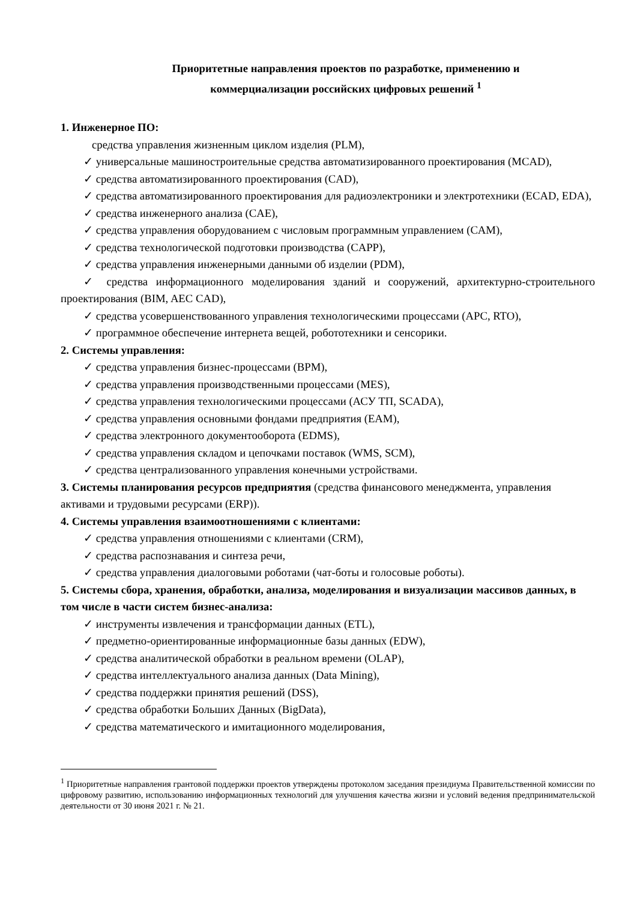Приоритетные направления проектов по разработке, применению и
коммерциализации российских цифровых решений <sup>1</sup>
1. Инженерное ПО:
средства управления жизненным циклом изделия (PLM),
✓ универсальные машиностроительные средства автоматизированного проектирования (MCAD),
✓ средства автоматизированного проектирования (CAD),
✓ средства автоматизированного проектирования для радиоэлектроники и электротехники (ECAD, EDA),
✓ средства инженерного анализа (CAE),
✓ средства управления оборудованием с числовым программным управлением (CAM),
✓ средства технологической подготовки производства (CAPP),
✓ средства управления инженерными данными об изделии (PDM),
✓ средства информационного моделирования зданий и сооружений, архитектурно-строительного проектирования (BIM, AEC CAD),
✓ средства усовершенствованного управления технологическими процессами (APC, RTO),
✓ программное обеспечение интернета вещей, робототехники и сенсорики.
2. Системы управления:
✓ средства управления бизнес-процессами (BPM),
✓ средства управления производственными процессами (MES),
✓ средства управления технологическими процессами (АСУ ТП, SCADA),
✓ средства управления основными фондами предприятия (EAM),
✓ средства электронного документооборота (EDMS),
✓ средства управления складом и цепочками поставок (WMS, SCM),
✓ средства централизованного управления конечными устройствами.
3. Системы планирования ресурсов предприятия (средства финансового менеджмента, управления активами и трудовыми ресурсами (ERP)).
4. Системы управления взаимоотношениями с клиентами:
✓ средства управления отношениями с клиентами (CRM),
✓ средства распознавания и синтеза речи,
✓ средства управления диалоговыми роботами (чат-боты и голосовые роботы).
5. Системы сбора, хранения, обработки, анализа, моделирования и визуализации массивов данных, в том числе в части систем бизнес-анализа:
✓ инструменты извлечения и трансформации данных (ETL),
✓ предметно-ориентированные информационные базы данных (EDW),
✓ средства аналитической обработки в реальном времени (OLAP),
✓ средства интеллектуального анализа данных (Data Mining),
✓ средства поддержки принятия решений (DSS),
✓ средства обработки Больших Данных (BigData),
✓ средства математического и имитационного моделирования,
<sup>1</sup> Приоритетные направления грантовой поддержки проектов утверждены протоколом заседания президиума Правительственной комиссии по цифровому развитию, использованию информационных технологий для улучшения качества жизни и условий ведения предпринимательской деятельности от 30 июня 2021 г. № 21.